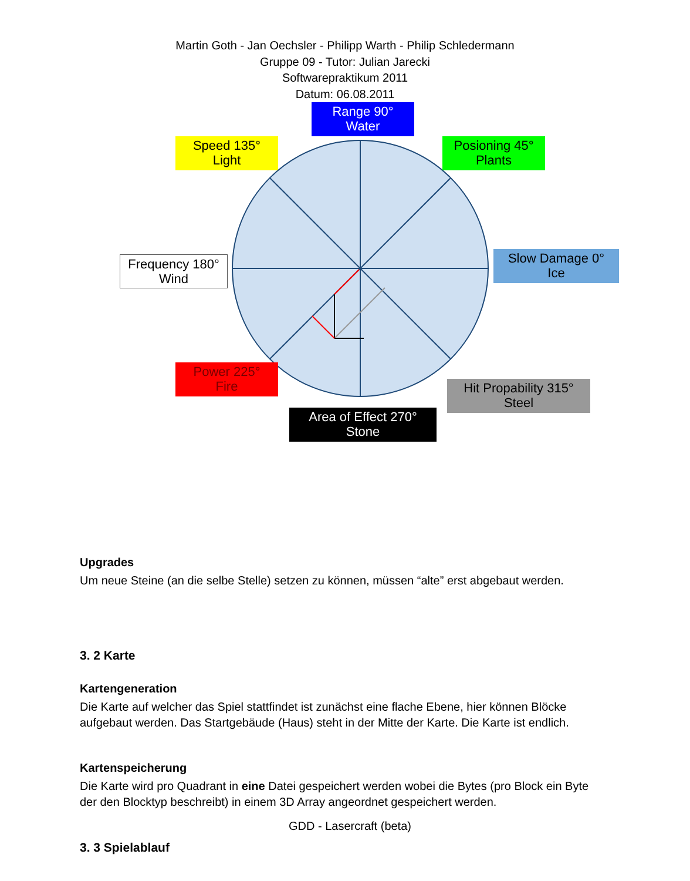Martin Goth - Jan Oechsler - Philipp Warth - Philip Schledermann
Gruppe 09 - Tutor: Julian Jarecki
Softwarepraktikum 2011
Datum: 06.08.2011
Range 90°
Water
Speed 135°
Light
Posioning 45°
Plants
Frequency 180°
Wind
Slow Damage 0°
Ice
Power 225°
Fire
Hit Propability 315°
Steel
Area of Effect 270°
Stone
Upgrades
Um neue Steine (an die selbe Stelle) setzen zu können, müssen “alte” erst abgebaut werden.
3. 2 Karte
Kartengeneration
Die Karte auf welcher das Spiel stattfindet ist zunächst eine flache Ebene, hier können Blöcke aufgebaut werden. Das Startgebäude (Haus) steht in der Mitte der Karte. Die Karte ist endlich.
Kartenspeicherung
Die Karte wird pro Quadrant in eine Datei gespeichert werden wobei die Bytes (pro Block ein Byte der den Blocktyp beschreibt) in einem 3D Array angeordnet gespeichert werden.
3. 3 Spielablauf
GDD - Lasercraft (beta)